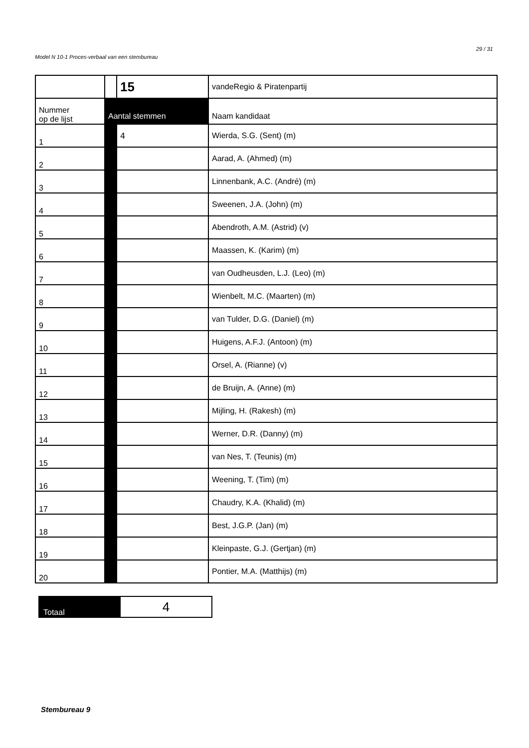Model N 10-1 Proces-verbaal van een stembureau
29 / 31
| | | 15 | vandeRegio & Piratenpartij |
| Nummer op de lijst | Aantal stemmen | | Naam kandidaat |
| 1 | | 4 | Wierda, S.G. (Sent) (m) |
| 2 | | | Aarad, A. (Ahmed) (m) |
| 3 | | | Linnenbank, A.C. (André) (m) |
| 4 | | | Sweenen, J.A. (John) (m) |
| 5 | | | Abendroth, A.M. (Astrid) (v) |
| 6 | | | Maassen, K. (Karim) (m) |
| 7 | | | van Oudheusden, L.J. (Leo) (m) |
| 8 | | | Wienbelt, M.C. (Maarten) (m) |
| 9 | | | van Tulder, D.G. (Daniel) (m) |
| 10 | | | Huigens, A.F.J. (Antoon) (m) |
| 11 | | | Orsel, A. (Rianne) (v) |
| 12 | | | de Bruijn, A. (Anne) (m) |
| 13 | | | Mijling, H. (Rakesh) (m) |
| 14 | | | Werner, D.R. (Danny) (m) |
| 15 | | | van Nes, T. (Teunis) (m) |
| 16 | | | Weening, T. (Tim) (m) |
| 17 | | | Chaudry, K.A. (Khalid) (m) |
| 18 | | | Best, J.G.P. (Jan) (m) |
| 19 | | | Kleinpaste, G.J. (Gertjan) (m) |
| 20 | | | Pontier, M.A. (Matthijs) (m) |
| Totaal | 4 |
Stembureau 9